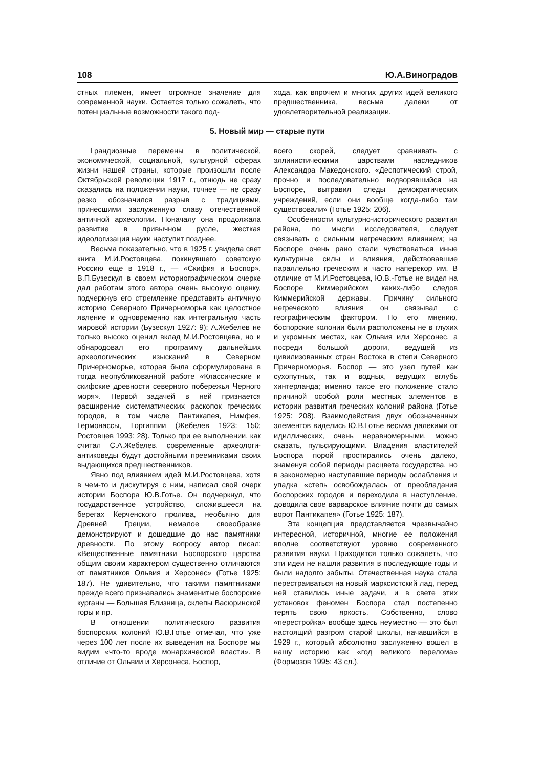108 Ю.А.Виноградов
стных племен, имеет огромное значение для современной науки. Остается только сожалеть, что потенциальные возможности такого под-
хода, как впрочем и многих других идей великого предшественника, весьма далеки от удовлетворительной реализации.
5. Новый мир — старые пути
Грандиозные перемены в политической, экономической, социальной, культурной сферах жизни нашей страны, которые произошли после Октябрьской революции 1917 г., отнюдь не сразу сказались на положении науки, точнее — не сразу резко обозначился разрыв с традициями, принесшими заслуженную славу отечественной античной археологии. Поначалу она продолжала развитие в привычном русле, жесткая идеологизация науки наступит позднее.
Весьма показательно, что в 1925 г. увидела свет книга М.И.Ростовцева, покинувшего советскую Россию еще в 1918 г., — «Скифия и Боспор». В.П.Бузескул в своем историографическом очерке дал работам этого автора очень высокую оценку, подчеркнув его стремление представить античную историю Северного Причерноморья как целостное явление и одновременно как интегральную часть мировой истории (Бузескул 1927: 9); А.Жебелев не только высоко оценил вклад М.И.Ростовцева, но и обнародовал его программу дальнейших археологических изысканий в Северном Причерноморье, которая была сформулирована в тогда неопубликованной работе «Классические и скифские древности северного побережья Черного моря». Первой задачей в ней признается расширение систематических раскопок греческих городов, в том числе Пантикапея, Нимфея, Гермонассы, Горгиппии (Жебелев 1923: 150; Ростовцев 1993: 28). Только при ее выполнении, как считал С.А.Жебелев, современные археологи-антиковеды будут достойными преемниками своих выдающихся предшественников.
Явно под влиянием идей М.И.Ростовцева, хотя в чем-то и дискутируя с ним, написал свой очерк истории Боспора Ю.В.Готье. Он подчеркнул, что государственное устройство, сложившееся на берегах Керченского пролива, необычно для Древней Греции, немалое своеобразие демонстрируют и дошедшие до нас памятники древности. По этому вопросу автор писал: «Вещественные памятники Боспорского царства общим своим характером существенно отличаются от памятников Ольвия и Херсонес» (Готье 1925: 187). Не удивительно, что такими памятниками прежде всего признавались знаменитые боспорские курганы — Большая Близница, склепы Васюринской горы и пр.
В отношении политического развития боспорских колоний Ю.В.Готье отмечал, что уже через 100 лет после их выведения на Боспоре мы видим «что-то вроде монархической власти». В отличие от Ольвии и Херсонеса, Боспор,
всего скорей, следует сравнивать с эллинистическими царствами наследников Александра Македонского. «Деспотический строй, прочно и последовательно водворявшийся на Боспоре, вытравил следы демократических учреждений, если они вообще когда-либо там существовали» (Готье 1925: 206).
Особенности культурно-исторического развития района, по мысли исследователя, следует связывать с сильным негреческим влиянием; на Боспоре очень рано стали чувствоваться иные культурные силы и влияния, действовавшие параллельно греческим и часто наперекор им. В отличие от М.И.Ростовцева, Ю.В.-Готье не видел на Боспоре Киммерийском каких-либо следов Киммерийской державы. Причину сильного негреческого влияния он связывал с географическим фактором. По его мнению, боспорские колонии были расположены не в глухих и укромных местах, как Ольвия или Херсонес, а посреди большой дороги, ведущей из цивилизованных стран Востока в степи Северного Причерноморья. Боспор — это узел путей как сухопутных, так и водных, ведущих вглубь хинтерланда; именно такое его положение стало причиной особой роли местных элементов в истории развития греческих колоний района (Готье 1925: 208). Взаимодействия двух обозначенных элементов виделись Ю.В.Готье весьма далекими от идиллических, очень неравномерными, можно сказать, пульсирующими. Владения властителей Боспора порой простирались очень далеко, знаменуя собой периоды расцвета государства, но в закономерно наступавшие периоды ослабления и упадка «степь освобождалась от преобладания боспорских городов и переходила в наступление, доводила свое варварское влияние почти до самых ворот Пантикапея» (Готье 1925: 187).
Эта концепция представляется чрезвычайно интересной, историчной, многие ее положения вполне соответствуют уровню современного развития науки. Приходится только сожалеть, что эти идеи не нашли развития в последующие годы и были надолго забыты. Отечественная наука стала перестраиваться на новый марксистский лад, перед ней ставились иные задачи, и в свете этих установок феномен Боспора стал постепенно терять свою яркость. Собственно, слово «перестройка» вообще здесь неуместно — это был настоящий разгром старой школы, начавшийся в 1929 г., который абсолютно заслуженно вошел в нашу историю как «год великого перелома» (Формозов 1995: 43 сл.).